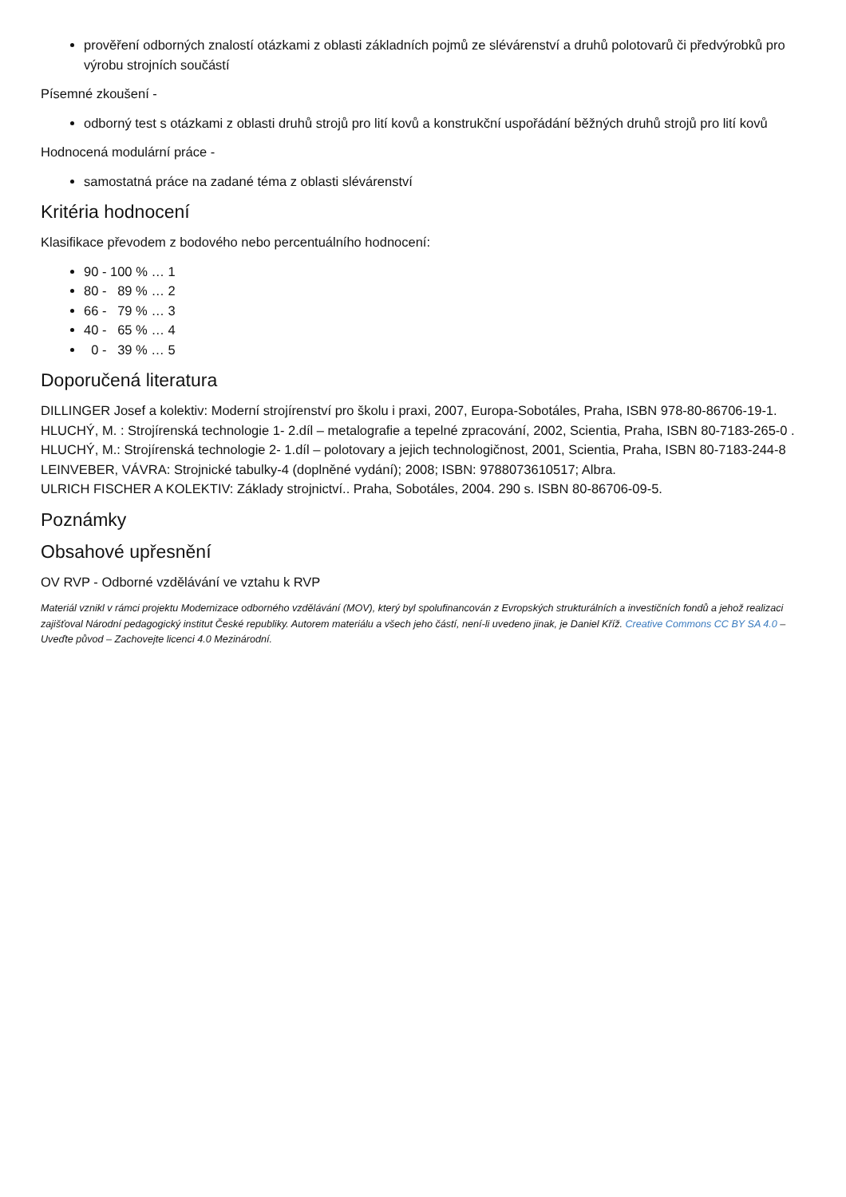prověření odborných znalostí otázkami z oblasti základních pojmů ze slévárenství a druhů polotovarů či předvýrobků pro výrobu strojních součástí
Písemné zkoušení -
odborný test s otázkami z oblasti druhů strojů pro lití kovů a konstrukční uspořádání běžných druhů strojů pro lití kovů
Hodnocená modulární práce -
samostatná práce na zadané téma z oblasti slévárenství
Kritéria hodnocení
Klasifikace převodem z bodového nebo percentuálního hodnocení:
90 - 100 % … 1
80 - 89 % … 2
66 - 79 % … 3
40 - 65 % … 4
0 - 39 % … 5
Doporučená literatura
DILLINGER Josef a kolektiv: Moderní strojírenství pro školu i praxi, 2007, Europa-Sobotáles, Praha, ISBN 978-80-86706-19-1.
HLUCHÝ, M. : Strojírenská technologie 1- 2.díl – metalografie a tepelné zpracování, 2002, Scientia, Praha, ISBN 80-7183-265-0 .
HLUCHÝ, M.: Strojírenská technologie 2- 1.díl – polotovary a jejich technologičnost, 2001, Scientia, Praha, ISBN 80-7183-244-8
LEINVEBER, VÁVRA: Strojnické tabulky-4 (doplněné vydání); 2008; ISBN: 9788073610517; Albra.
ULRICH FISCHER A KOLEKTIV: Základy strojnictví.. Praha, Sobotáles, 2004. 290 s. ISBN 80-86706-09-5.
Poznámky
Obsahové upřesnění
OV RVP - Odborné vzdělávání ve vztahu k RVP
Materiál vznikl v rámci projektu Modernizace odborného vzdělávání (MOV), který byl spolufinancován z Evropských strukturálních a investičních fondů a jehož realizaci zajišťoval Národní pedagogický institut České republiky. Autorem materiálu a všech jeho částí, není-li uvedeno jinak, je Daniel Kříž. Creative Commons CC BY SA 4.0 – Uveďte původ – Zachovejte licenci 4.0 Mezinárodní.